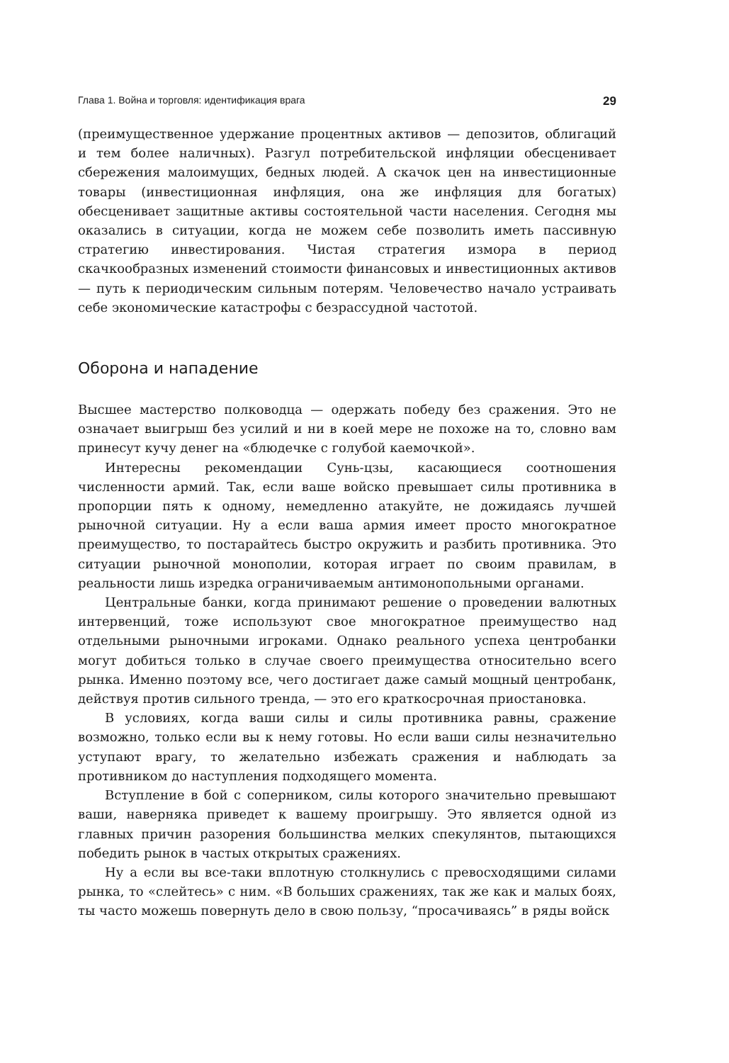Глава 1. Война и торговля: идентификация врага 29
(преимущественное удержание процентных активов — депозитов, облигаций и тем более наличных). Разгул потребительской инфляции обесценивает сбережения малоимущих, бедных людей. А скачок цен на инвестиционные товары (инвестиционная инфляция, она же инфляция для богатых) обесценивает защитные активы состоятельной части населения. Сегодня мы оказались в ситуации, когда не можем себе позволить иметь пассивную стратегию инвестирования. Чистая стратегия измора в период скачкообразных изменений стоимости финансовых и инвестиционных активов — путь к периодическим сильным потерям. Человечество начало устраивать себе экономические катастрофы с безрассудной частотой.
Оборона и нападение
Высшее мастерство полководца — одержать победу без сражения. Это не означает выигрыш без усилий и ни в коей мере не похоже на то, словно вам принесут кучу денег на «блюдечке с голубой каемочкой».
Интересны рекомендации Сунь-цзы, касающиеся соотношения численности армий. Так, если ваше войско превышает силы противника в пропорции пять к одному, немедленно атакуйте, не дожидаясь лучшей рыночной ситуации. Ну а если ваша армия имеет просто многократное преимущество, то постарайтесь быстро окружить и разбить противника. Это ситуации рыночной монополии, которая играет по своим правилам, в реальности лишь изредка ограничиваемым антимонопольными органами.
Центральные банки, когда принимают решение о проведении валютных интервенций, тоже используют свое многократное преимущество над отдельными рыночными игроками. Однако реального успеха центробанки могут добиться только в случае своего преимущества относительно всего рынка. Именно поэтому все, чего достигает даже самый мощный центробанк, действуя против сильного тренда, — это его краткосрочная приостановка.
В условиях, когда ваши силы и силы противника равны, сражение возможно, только если вы к нему готовы. Но если ваши силы незначительно уступают врагу, то желательно избежать сражения и наблюдать за противником до наступления подходящего момента.
Вступление в бой с соперником, силы которого значительно превышают ваши, наверняка приведет к вашему проигрышу. Это является одной из главных причин разорения большинства мелких спекулянтов, пытающихся победить рынок в частых открытых сражениях.
Ну а если вы все-таки вплотную столкнулись с превосходящими силами рынка, то «слейтесь» с ним. «В больших сражениях, так же как и малых боях, ты часто можешь повернуть дело в свою пользу, “просачиваясь” в ряды войск